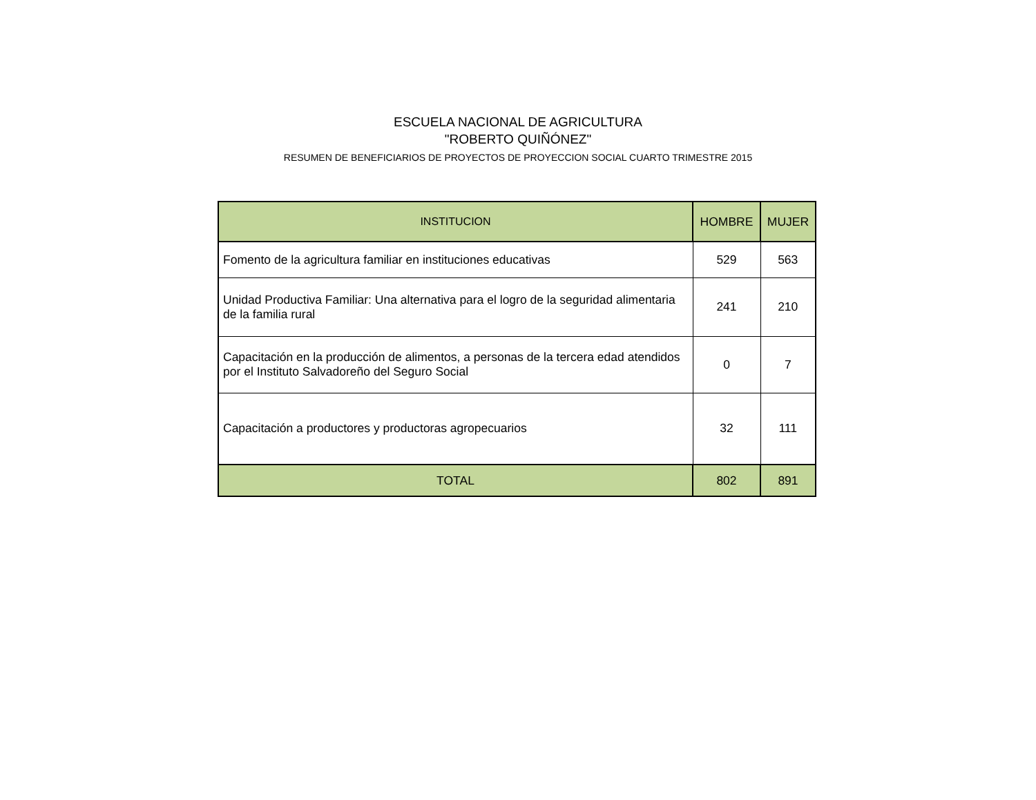ESCUELA NACIONAL DE AGRICULTURA
"ROBERTO QUIÑÓNEZ"
RESUMEN DE BENEFICIARIOS DE PROYECTOS DE PROYECCION SOCIAL CUARTO TRIMESTRE 2015
| INSTITUCION | HOMBRE | MUJER |
| --- | --- | --- |
| Fomento de la agricultura familiar en instituciones educativas | 529 | 563 |
| Unidad Productiva Familiar: Una alternativa para el logro de la seguridad alimentaria de la familia rural | 241 | 210 |
| Capacitación en la producción de alimentos, a personas de la tercera edad atendidos por el Instituto Salvadoreño del Seguro Social | 0 | 7 |
| Capacitación a productores y productoras agropecuarios | 32 | 111 |
| TOTAL | 802 | 891 |